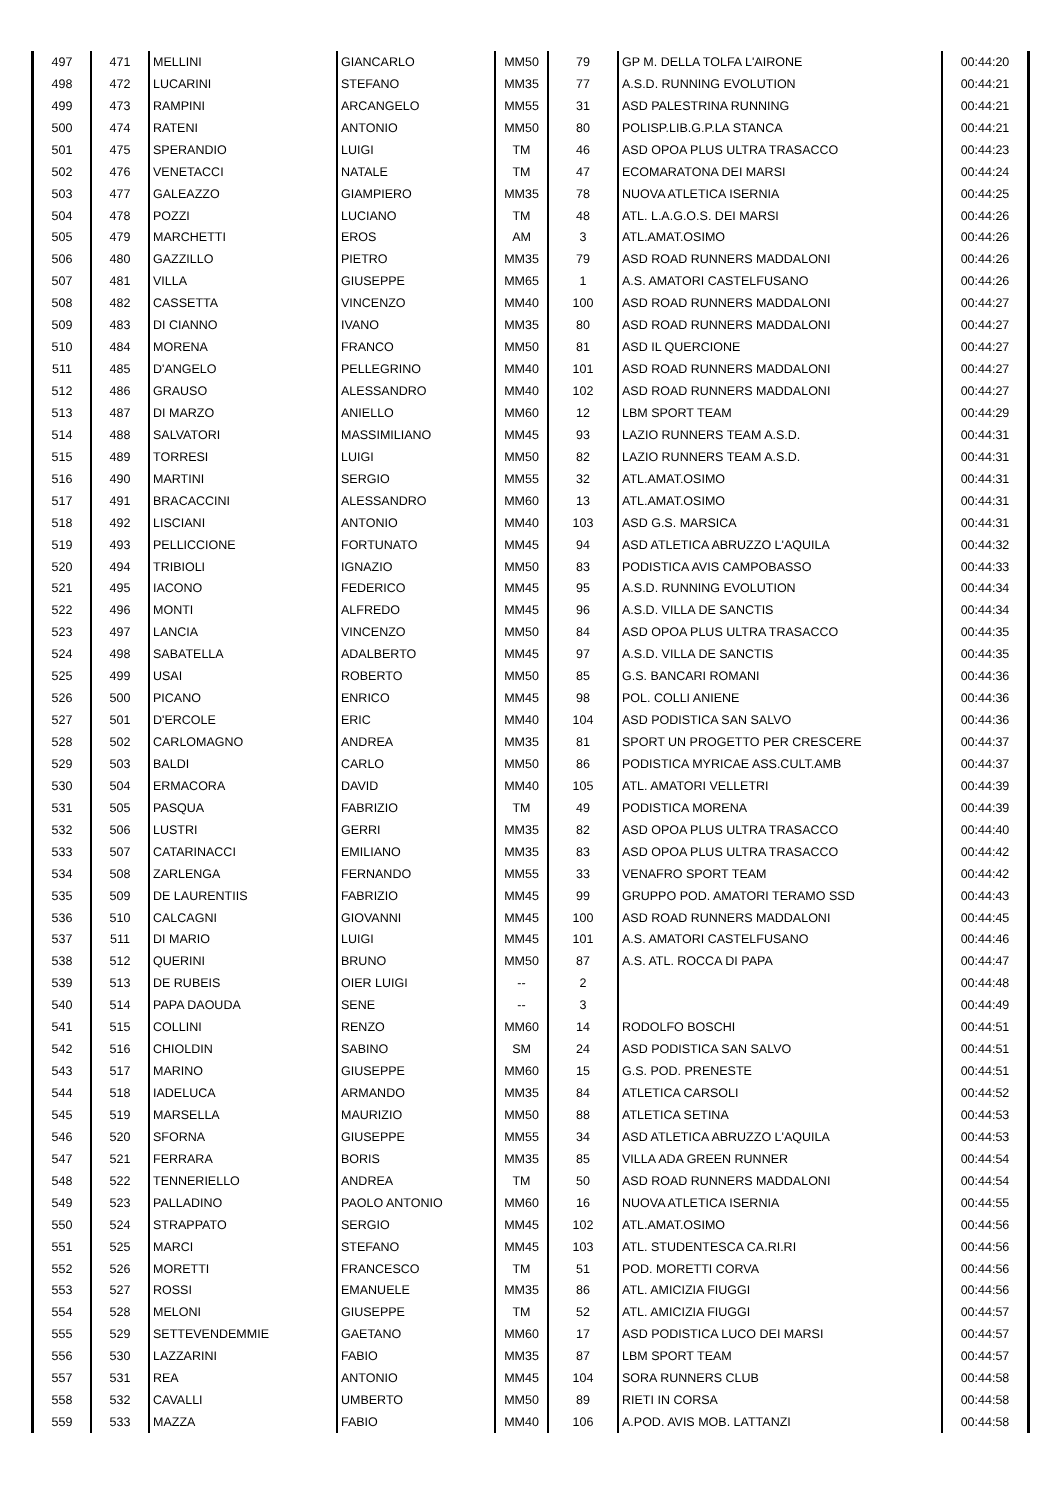| 497 | 471 | MELLINI | GIANCARLO | MM50 | 79 | GP M. DELLA TOLFA L'AIRONE | 00:44:20 |
| 498 | 472 | LUCARINI | STEFANO | MM35 | 77 | A.S.D. RUNNING EVOLUTION | 00:44:21 |
| 499 | 473 | RAMPINI | ARCANGELO | MM55 | 31 | ASD PALESTRINA RUNNING | 00:44:21 |
| 500 | 474 | RATENI | ANTONIO | MM50 | 80 | POLISP.LIB.G.P.LA STANCA | 00:44:21 |
| 501 | 475 | SPERANDIO | LUIGI | TM | 46 | ASD OPOA PLUS ULTRA TRASACCO | 00:44:23 |
| 502 | 476 | VENETACCI | NATALE | TM | 47 | ECOMARATONA DEI MARSI | 00:44:24 |
| 503 | 477 | GALEAZZO | GIAMPIERO | MM35 | 78 | NUOVA ATLETICA ISERNIA | 00:44:25 |
| 504 | 478 | POZZI | LUCIANO | TM | 48 | ATL. L.A.G.O.S. DEI MARSI | 00:44:26 |
| 505 | 479 | MARCHETTI | EROS | AM | 3 | ATL.AMAT.OSIMO | 00:44:26 |
| 506 | 480 | GAZZILLO | PIETRO | MM35 | 79 | ASD ROAD RUNNERS MADDALONI | 00:44:26 |
| 507 | 481 | VILLA | GIUSEPPE | MM65 | 1 | A.S. AMATORI CASTELFUSANO | 00:44:26 |
| 508 | 482 | CASSETTA | VINCENZO | MM40 | 100 | ASD ROAD RUNNERS MADDALONI | 00:44:27 |
| 509 | 483 | DI CIANNO | IVANO | MM35 | 80 | ASD ROAD RUNNERS MADDALONI | 00:44:27 |
| 510 | 484 | MORENA | FRANCO | MM50 | 81 | ASD IL QUERCIONE | 00:44:27 |
| 511 | 485 | D'ANGELO | PELLEGRINO | MM40 | 101 | ASD ROAD RUNNERS MADDALONI | 00:44:27 |
| 512 | 486 | GRAUSO | ALESSANDRO | MM40 | 102 | ASD ROAD RUNNERS MADDALONI | 00:44:27 |
| 513 | 487 | DI MARZO | ANIELLO | MM60 | 12 | LBM SPORT TEAM | 00:44:29 |
| 514 | 488 | SALVATORI | MASSIMILIANO | MM45 | 93 | LAZIO RUNNERS TEAM A.S.D. | 00:44:31 |
| 515 | 489 | TORRESI | LUIGI | MM50 | 82 | LAZIO RUNNERS TEAM A.S.D. | 00:44:31 |
| 516 | 490 | MARTINI | SERGIO | MM55 | 32 | ATL.AMAT.OSIMO | 00:44:31 |
| 517 | 491 | BRACACCINI | ALESSANDRO | MM60 | 13 | ATL.AMAT.OSIMO | 00:44:31 |
| 518 | 492 | LISCIANI | ANTONIO | MM40 | 103 | ASD G.S. MARSICA | 00:44:31 |
| 519 | 493 | PELLICCIONE | FORTUNATO | MM45 | 94 | ASD ATLETICA ABRUZZO L'AQUILA | 00:44:32 |
| 520 | 494 | TRIBIOLI | IGNAZIO | MM50 | 83 | PODISTICA AVIS CAMPOBASSO | 00:44:33 |
| 521 | 495 | IACONO | FEDERICO | MM45 | 95 | A.S.D. RUNNING EVOLUTION | 00:44:34 |
| 522 | 496 | MONTI | ALFREDO | MM45 | 96 | A.S.D. VILLA DE SANCTIS | 00:44:34 |
| 523 | 497 | LANCIA | VINCENZO | MM50 | 84 | ASD OPOA PLUS ULTRA TRASACCO | 00:44:35 |
| 524 | 498 | SABATELLA | ADALBERTO | MM45 | 97 | A.S.D. VILLA DE SANCTIS | 00:44:35 |
| 525 | 499 | USAI | ROBERTO | MM50 | 85 | G.S. BANCARI ROMANI | 00:44:36 |
| 526 | 500 | PICANO | ENRICO | MM45 | 98 | POL. COLLI ANIENE | 00:44:36 |
| 527 | 501 | D'ERCOLE | ERIC | MM40 | 104 | ASD PODISTICA SAN SALVO | 00:44:36 |
| 528 | 502 | CARLOMAGNO | ANDREA | MM35 | 81 | SPORT UN PROGETTO PER CRESCERE | 00:44:37 |
| 529 | 503 | BALDI | CARLO | MM50 | 86 | PODISTICA MYRICAE ASS.CULT.AMB | 00:44:37 |
| 530 | 504 | ERMACORA | DAVID | MM40 | 105 | ATL. AMATORI VELLETRI | 00:44:39 |
| 531 | 505 | PASQUA | FABRIZIO | TM | 49 | PODISTICA MORENA | 00:44:39 |
| 532 | 506 | LUSTRI | GERRI | MM35 | 82 | ASD OPOA PLUS ULTRA TRASACCO | 00:44:40 |
| 533 | 507 | CATARINACCI | EMILIANO | MM35 | 83 | ASD OPOA PLUS ULTRA TRASACCO | 00:44:42 |
| 534 | 508 | ZARLENGA | FERNANDO | MM55 | 33 | VENAFRO SPORT TEAM | 00:44:42 |
| 535 | 509 | DE LAURENTIIS | FABRIZIO | MM45 | 99 | GRUPPO POD. AMATORI TERAMO SSD | 00:44:43 |
| 536 | 510 | CALCAGNI | GIOVANNI | MM45 | 100 | ASD ROAD RUNNERS MADDALONI | 00:44:45 |
| 537 | 511 | DI MARIO | LUIGI | MM45 | 101 | A.S. AMATORI CASTELFUSANO | 00:44:46 |
| 538 | 512 | QUERINI | BRUNO | MM50 | 87 | A.S. ATL. ROCCA DI PAPA | 00:44:47 |
| 539 | 513 | DE RUBEIS | OIER LUIGI | -- | 2 | | 00:44:48 |
| 540 | 514 | PAPA DAOUDA | SENE | -- | 3 | | 00:44:49 |
| 541 | 515 | COLLINI | RENZO | MM60 | 14 | RODOLFO BOSCHI | 00:44:51 |
| 542 | 516 | CHIOLDIN | SABINO | SM | 24 | ASD PODISTICA SAN SALVO | 00:44:51 |
| 543 | 517 | MARINO | GIUSEPPE | MM60 | 15 | G.S. POD. PRENESTE | 00:44:51 |
| 544 | 518 | IADELUCA | ARMANDO | MM35 | 84 | ATLETICA CARSOLI | 00:44:52 |
| 545 | 519 | MARSELLA | MAURIZIO | MM50 | 88 | ATLETICA SETINA | 00:44:53 |
| 546 | 520 | SFORNA | GIUSEPPE | MM55 | 34 | ASD ATLETICA ABRUZZO L'AQUILA | 00:44:53 |
| 547 | 521 | FERRARA | BORIS | MM35 | 85 | VILLA ADA GREEN RUNNER | 00:44:54 |
| 548 | 522 | TENNERIELLO | ANDREA | TM | 50 | ASD ROAD RUNNERS MADDALONI | 00:44:54 |
| 549 | 523 | PALLADINO | PAOLO ANTONIO | MM60 | 16 | NUOVA ATLETICA ISERNIA | 00:44:55 |
| 550 | 524 | STRAPPATO | SERGIO | MM45 | 102 | ATL.AMAT.OSIMO | 00:44:56 |
| 551 | 525 | MARCI | STEFANO | MM45 | 103 | ATL. STUDENTESCA CA.RI.RI | 00:44:56 |
| 552 | 526 | MORETTI | FRANCESCO | TM | 51 | POD. MORETTI CORVA | 00:44:56 |
| 553 | 527 | ROSSI | EMANUELE | MM35 | 86 | ATL. AMICIZIA FIUGGI | 00:44:56 |
| 554 | 528 | MELONI | GIUSEPPE | TM | 52 | ATL. AMICIZIA FIUGGI | 00:44:57 |
| 555 | 529 | SETTEVENDEMMIE | GAETANO | MM60 | 17 | ASD PODISTICA LUCO DEI MARSI | 00:44:57 |
| 556 | 530 | LAZZARINI | FABIO | MM35 | 87 | LBM SPORT TEAM | 00:44:57 |
| 557 | 531 | REA | ANTONIO | MM45 | 104 | SORA RUNNERS CLUB | 00:44:58 |
| 558 | 532 | CAVALLI | UMBERTO | MM50 | 89 | RIETI IN CORSA | 00:44:58 |
| 559 | 533 | MAZZA | FABIO | MM40 | 106 | A.POD. AVIS MOB. LATTANZI | 00:44:58 |